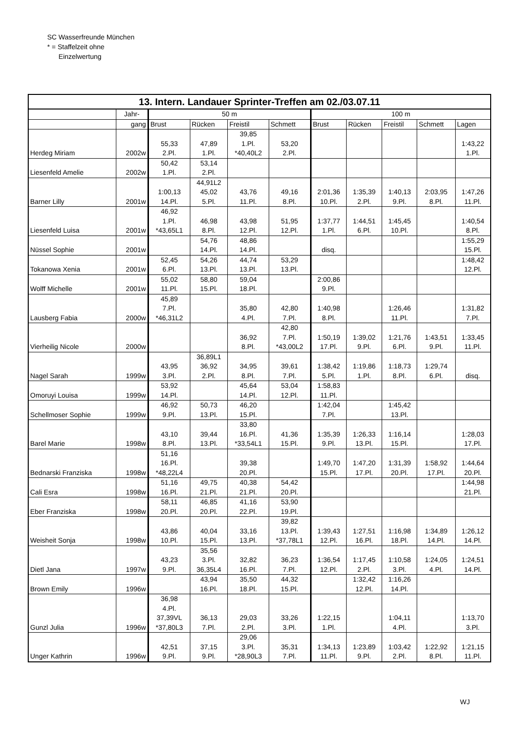SC Wasserfreunde München
* = Staffelzeit ohne
Einzelwertung
| 13. Intern. Landauer Sprinter-Treffen am 02./03.07.11 | | | | | | | | | | |
| --- | --- | --- | --- | --- | --- | --- | --- | --- | --- | --- |
| | Jahr- | 50 m | | | | 100 m | | | | |
| | gang | Brust | Rücken | Freistil | Schmett | Brust | Rücken | Freistil | Schmett | Lagen |
| Herdeg Miriam | 2002w | 55,33 2.Pl. | 47,89 1.Pl. | 39,85 1.Pl. *40,40L2 | 53,20 2.Pl. | | | | | 1:43,22 1.Pl. |
| Liesenfeld Amelie | 2002w | 50,42 1.Pl. | 53,14 2.Pl. | | | | | | | |
| Barner Lilly | 2001w | 1:00,13 14.Pl. | 44,91L2 45,02 5.Pl. | 43,76 11.Pl. | 49,16 8.Pl. | 2:01,36 10.Pl. | 1:35,39 2.Pl. | 1:40,13 9.Pl. | 2:03,95 8.Pl. | 1:47,26 11.Pl. |
| Liesenfeld Luisa | 2001w | 46,92 1.Pl. *43,65L1 | 46,98 8.Pl. | 43,98 12.Pl. | 51,95 12.Pl. | 1:37,77 1.Pl. | 1:44,51 6.Pl. | 1:45,45 10.Pl. | | 1:40,54 8.Pl. |
| Nüssel Sophie | 2001w | | 54,76 14.Pl. | 48,86 14.Pl. | | disq. | | | | 1:55,29 15.Pl. |
| Tokanowa Xenia | 2001w | 52,45 6.Pl. | 54,26 13.Pl. | 44,74 13.Pl. | 53,29 13.Pl. | | | | | 1:48,42 12.Pl. |
| Wolff Michelle | 2001w | 55,02 11.Pl. | 58,80 15.Pl. | 59,04 18.Pl. | | 2:00,86 9.Pl. | | | | |
| Lausberg Fabia | 2000w | 45,89 7.Pl. *46,31L2 | | 35,80 4.Pl. | 42,80 7.Pl. | 1:40,98 8.Pl. | | 1:26,46 11.Pl. | | 1:31,82 7.Pl. |
| Vierheilig Nicole | 2000w | | | 36,92 8.Pl. | 42,80 7.Pl. *43,00L2 | 1:50,19 17.Pl. | 1:39,02 9.Pl. | 1:21,76 6.Pl. | 1:43,51 9.Pl. | 1:33,45 11.Pl. |
| Nagel Sarah | 1999w | 43,95 3.Pl. | 36,89L1 36,92 2.Pl. | 34,95 8.Pl. | 39,61 7.Pl. | 1:38,42 5.Pl. | 1:19,86 1.Pl. | 1:18,73 8.Pl. | 1:29,74 6.Pl. | disq. |
| Omoruyi Louisa | 1999w | 53,92 14.Pl. | | 45,64 14.Pl. | 53,04 12.Pl. | 1:58,83 11.Pl. | | | | |
| Schellmoser Sophie | 1999w | 46,92 9.Pl. | 50,73 13.Pl. | 46,20 15.Pl. | | 1:42,04 7.Pl. | | 1:45,42 13.Pl. | | |
| Barel Marie | 1998w | 43,10 8.Pl. | 39,44 13.Pl. | 33,80 16.Pl. *33,54L1 | 41,36 15.Pl. | 1:35,39 9.Pl. | 1:26,33 13.Pl. | 1:16,14 15.Pl. | | 1:28,03 17.Pl. |
| Bednarski Franziska | 1998w | 51,16 16.Pl. *48,22L4 | | 39,38 20.Pl. | | 1:49,70 15.Pl. | 1:47,20 17.Pl. | 1:31,39 20.Pl. | 1:58,92 17.Pl. | 1:44,64 20.Pl. |
| Cali Esra | 1998w | 51,16 16.Pl. | 49,75 21.Pl. | 40,38 21.Pl. | 54,42 20.Pl. | | | | | 1:44,98 21.Pl. |
| Eber Franziska | 1998w | 58,11 20.Pl. | 46,85 20.Pl. | 41,16 22.Pl. | 53,90 19.Pl. | | | | | |
| Weisheit Sonja | 1998w | 43,86 10.Pl. | 40,04 15.Pl. | 33,16 13.Pl. | 39,82 13.Pl. *37,78L1 | 1:39,43 12.Pl. | 1:27,51 16.Pl. | 1:16,98 18.Pl. | 1:34,89 14.Pl. | 1:26,12 14.Pl. |
| Dietl Jana | 1997w | 43,23 9.Pl. | 35,56 3.Pl. 36,35L4 | 32,82 16.Pl. | 36,23 7.Pl. | 1:36,54 12.Pl. | 1:17,45 2.Pl. | 1:10,58 3.Pl. | 1:24,05 4.Pl. | 1:24,51 14.Pl. |
| Brown Emily | 1996w | | 43,94 16.Pl. | 35,50 18.Pl. | 44,32 15.Pl. | | 1:32,42 12.Pl. | 1:16,26 14.Pl. | | |
| Gunzl Julia | 1996w | 36,98 4.Pl. 37,39VL *37,80L3 | 36,13 7.Pl. | 29,03 2.Pl. | 33,26 3.Pl. | 1:22,15 1.Pl. | | 1:04,11 4.Pl. | | 1:13,70 3.Pl. |
| Unger Kathrin | 1996w | 42,51 9.Pl. | 37,15 9.Pl. | 29,06 3.Pl. *28,90L3 | 35,31 7.Pl. | 1:34,13 11.Pl. | 1:23,89 9.Pl. | 1:03,42 2.Pl. | 1:22,92 8.Pl. | 1:21,15 11.Pl. |
WJ